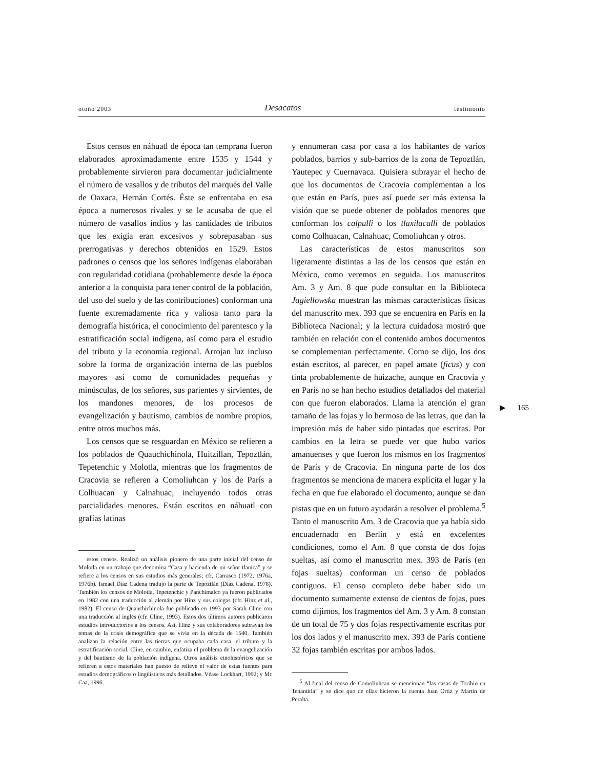otoño 2003 Desacatos testimonio
Estos censos en náhuatl de época tan temprana fueron elaborados aproximadamente entre 1535 y 1544 y probablemente sirvieron para documentar judicialmente el número de vasallos y de tributos del marqués del Valle de Oaxaca, Hernán Cortés. Éste se enfrentaba en esa época a numerosos rivales y se le acusaba de que el número de vasallos indios y las cantidades de tributos que les exigía eran excesivos y sobrepasaban sus prerrogativas y derechos obtenidos en 1529. Estos padrones o censos que los señores indígenas elaboraban con regularidad cotidiana (probablemente desde la época anterior a la conquista para tener control de la población, del uso del suelo y de las contribuciones) conforman una fuente extremadamente rica y valiosa tanto para la demografía histórica, el conocimiento del parentesco y la estratificación social indígena, así como para el estudio del tributo y la economía regional. Arrojan luz incluso sobre la forma de organización interna de las pueblos mayores así como de comunidades pequeñas y minúsculas, de los señores, sus parientes y sirvientes, de los mandones menores, de los procesos de evangelización y bautismo, cambios de nombre propios, entre otros muchos más.
Los censos que se resguardan en México se refieren a los poblados de Quauchichinola, Huitzillan, Tepoztlán, Tepetenchic y Molotla, mientras que los fragmentos de Cracovia se refieren a Comoliuhcan y los de París a Colhuacan y Calnahuac, incluyendo todos otras parcialidades menores. Están escritos en náhuatl con grafías latinas
estos censos. Realizó un análisis pionero de una parte inicial del censo de Molotla en un trabajo que denomina “Casa y hacienda de un señor tlauica” y se refiere a los censos en sus estudios más generales; cfr. Carrasco (1972, 1976a, 1976b). Ismael Díaz Cadena tradujo la parte de Tepoztlán (Díaz Cadena, 1978). También los censos de Molotla, Tepetenchic y Panchimalco ya fueron publicados en 1982 con una traducción al alemán por Hinz y sus colegas (cfr. Hinz et al., 1982). El censo de Quauchichinola fue publicado en 1993 por Sarah Cline con una traducción al inglés (cfr. Cline, 1993). Estos dos últimos autores publicaron estudios introductorios a los censos. Así, Hinz y sus colaboradores subrayan los temas de la crisis demográfica que se vivía en la década de 1540. También analizan la relación entre las tierras que ocupaba cada casa, el tributo y la estratificación social. Cline, en cambio, enfatiza el problema de la evangelización y del bautismo de la población indígena. Otros análisis etnohistóricos que se refieren a estos materiales han puesto de relieve el valor de estas fuentes para estudios demográficos o lingüísticos más detallados. Véase Lockhart, 1992; y Mc Caa, 1996.
y ennumeran casa por casa a los habitantes de varios poblados, barrios y sub-barrios de la zona de Tepoztlán, Yautepec y Cuernavaca. Quisiera subrayar el hecho de que los documentos de Cracovia complementan a los que están en París, pues así puede ser más extensa la visión que se puede obtener de poblados menores que conforman los calpulli o los tlaxilacalli de poblados como Colhuacan, Calnahuac, Comoliuhcan y otros.
Las características de estos manuscritos son ligeramente distintas a las de los censos que están en México, como veremos en seguida. Los manuscritos Am. 3 y Am. 8 que pude consultar en la Biblioteca Jagiellowska muestran las mismas características físicas del manuscrito mex. 393 que se encuentra en París en la Biblioteca Nacional; y la lectura cuidadosa mostró que también en relación con el contenido ambos documentos se complementan perfectamente. Como se dijo, los dos están escritos, al parecer, en papel amate (ficus) y con tinta probablemente de huizache, aunque en Cracovia y en París no se han hecho estudios detallados del material con que fueron elaborados. Llama la atención el gran tamaño de las fojas y lo hermoso de las letras, que dan la impresión más de haber sido pintadas que escritas. Por cambios en la letra se puede ver que hubo varios amanuenses y que fueron los mismos en los fragmentos de París y de Cracovia. En ninguna parte de los dos fragmentos se menciona de manera explícita el lugar y la fecha en que fue elaborado el documento, aunque se dan pistas que en un futuro ayudarán a resolver el problema.<sup>5</sup> Tanto el manuscrito Am. 3 de Cracovia que ya había sido encuadernado en Berlín y está en excelentes condiciones, como el Am. 8 que consta de dos fojas sueltas, así como el manuscrito mex. 393 de París (en fojas sueltas) conforman un censo de poblados contiguos. El censo completo debe haber sido un documento sumamente extenso de cientos de fojas, pues como dijimos, los fragmentos del Am. 3 y Am. 8 constan de un total de 75 y dos fojas respectivamente escritas por los dos lados y el manuscrito mex. 393 de París contiene 32 fojas también escritas por ambos lados.
<sup>5</sup> Al final del censo de Comoliuhcan se mencionan “las casas de Toribio en Tenantitla” y se dice que de ellas hicieron la cuenta Juan Ortiz y Martín de Peralta.
▶ 165